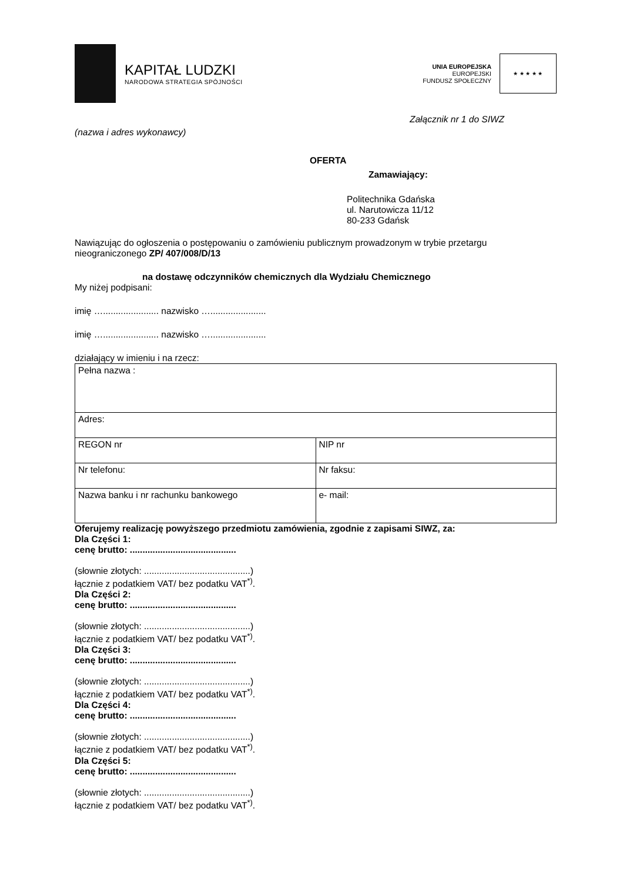KAPITAŁ LUDZKI
NARODOWA STRATEGIA SPÓJNOŚCI
UNIA EUROPEJSKA
EUROPEJSKI
FUNDUSZ SPOŁECZNY
★ ★ ★ ★ ★
Załącznik nr 1 do SIWZ
(nazwa i adres wykonawcy)
OFERTA
Zamawiający:
Politechnika Gdańska
ul. Narutowicza 11/12
80-233 Gdańsk
Nawiązując do ogłoszenia o postępowaniu o zamówieniu publicznym prowadzonym w trybie przetargu nieograniczonego ZP/ 407/008/D/13
na dostawę odczynników chemicznych dla Wydziału Chemicznego
My niżej podpisani:
imię …...................... nazwisko …......................
imię …...................... nazwisko …......................
działający w imieniu i na rzecz:
| Pełna nazwa : | |
| Adres: | |
| REGON nr | NIP nr |
| Nr telefonu: | Nr faksu: |
| Nazwa banku i nr rachunku bankowego | e- mail: |
Oferujemy realizację powyższego przedmiotu zamówienia, zgodnie z zapisami SIWZ, za:
Dla Części 1:
cenę brutto: ..........................................
(słownie złotych: ..........................................)
łącznie z podatkiem VAT/ bez podatku VAT<sup>*)</sup>.
Dla Części 2:
cenę brutto: ..........................................
(słownie złotych: ..........................................)
łącznie z podatkiem VAT/ bez podatku VAT<sup>*)</sup>.
Dla Części 3:
cenę brutto: ..........................................
(słownie złotych: ..........................................)
łącznie z podatkiem VAT/ bez podatku VAT<sup>*)</sup>.
Dla Części 4:
cenę brutto: ..........................................
(słownie złotych: ..........................................)
łącznie z podatkiem VAT/ bez podatku VAT<sup>*)</sup>.
Dla Części 5:
cenę brutto: ..........................................
(słownie złotych: ..........................................)
łącznie z podatkiem VAT/ bez podatku VAT<sup>*)</sup>.